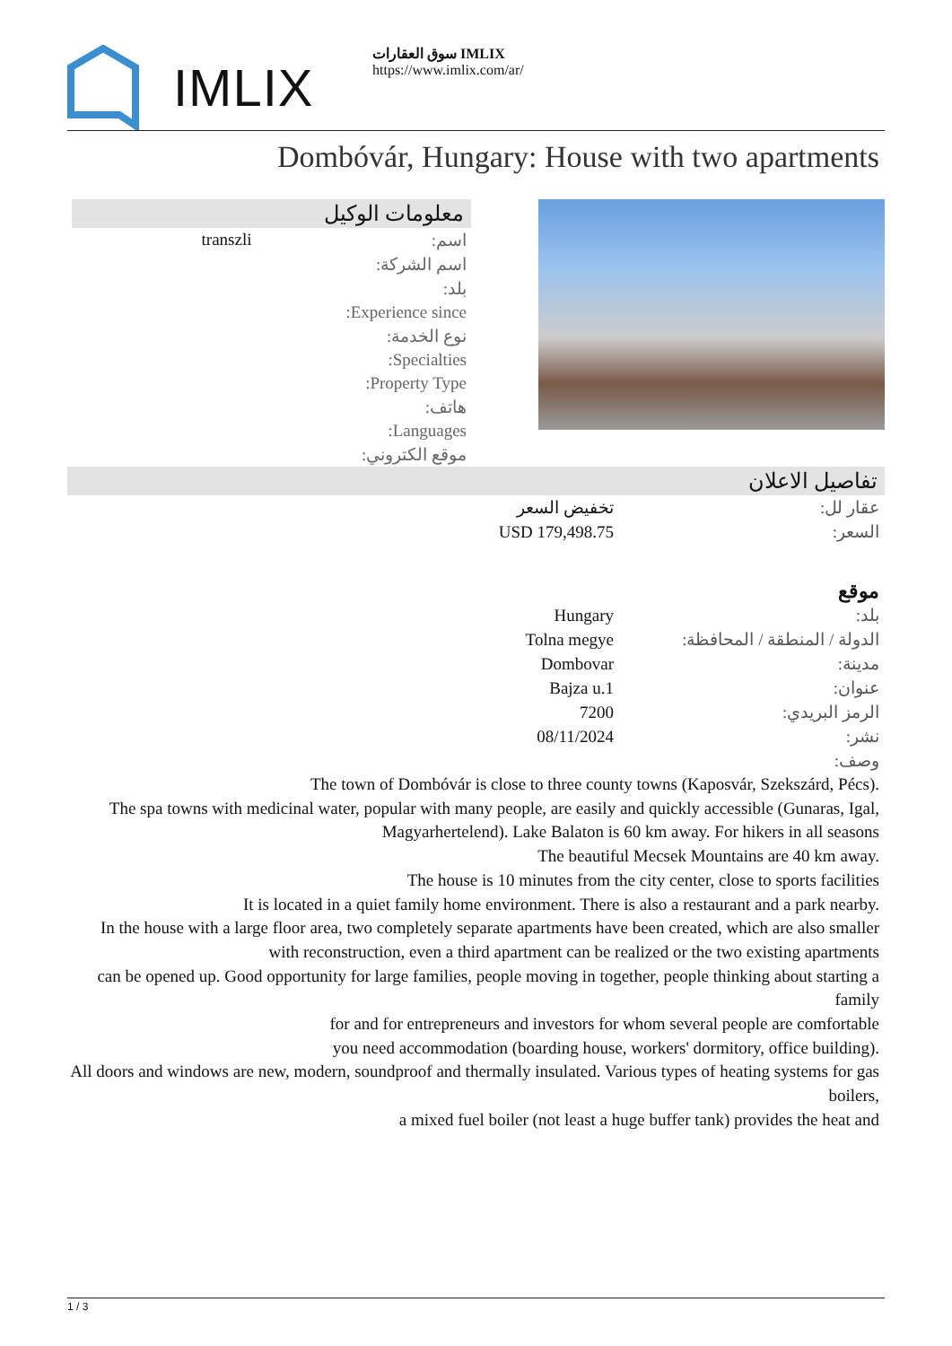IMLIX
سوق العقارات IMLIX
https://www.imlix.com/ar/
Dombóvár, Hungary: House with two apartments
معلومات الوكيل
| اسم: | transzli |
| اسم الشركة: | |
| بلد: | |
| Experience since: | |
| نوع الخدمة: | |
| Specialties: | |
| Property Type: | |
| هاتف: | |
| Languages: | |
| موقع الكتروني: | |
تفاصيل الاعلان
| عقار لل: | تخفيض السعر |
| السعر: | USD 179,498.75 |
موقع
| بلد: | Hungary |
| الدولة / المنطقة / المحافظة: | Tolna megye |
| مدينة: | Dombovar |
| عنوان: | Bajza u.1 |
| الرمز البريدي: | 7200 |
| نشر: | 08/11/2024 |
| وصف: | |
The town of Dombóvár is close to three county towns (Kaposvár, Szekszárd, Pécs).
The spa towns with medicinal water, popular with many people, are easily and quickly accessible (Gunaras, Igal,
Magyarhertelend). Lake Balaton is 60 km away. For hikers in all seasons
The beautiful Mecsek Mountains are 40 km away.
The house is 10 minutes from the city center, close to sports facilities
It is located in a quiet family home environment. There is also a restaurant and a park nearby.
In the house with a large floor area, two completely separate apartments have been created, which are also smaller
with reconstruction, even a third apartment can be realized or the two existing apartments
can be opened up. Good opportunity for large families, people moving in together, people thinking about starting a family
for and for entrepreneurs and investors for whom several people are comfortable
you need accommodation (boarding house, workers' dormitory, office building).
All doors and windows are new, modern, soundproof and thermally insulated. Various types of heating systems for gas boilers,
a mixed fuel boiler (not least a huge buffer tank) provides the heat and
1 / 3